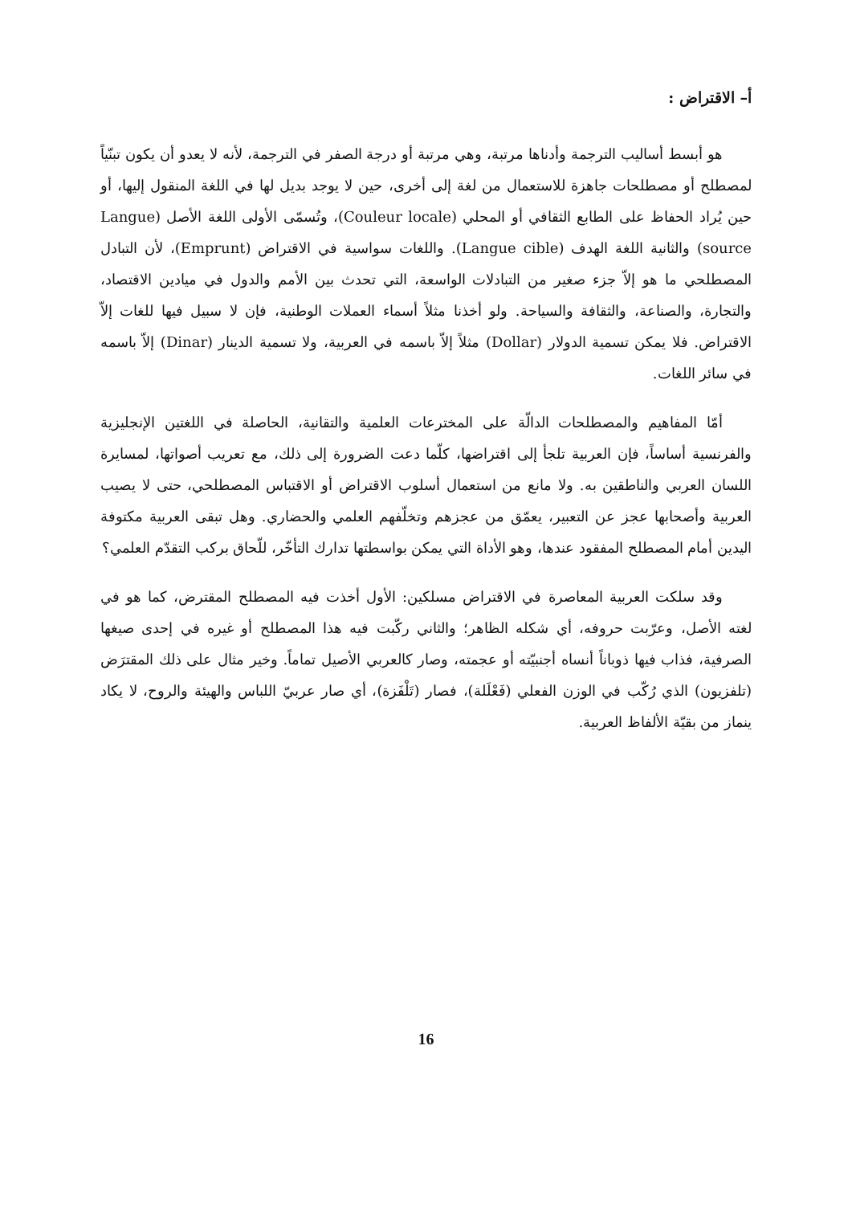أ– الاقتراض :
هو أبسط أساليب الترجمة وأدناها مرتبة، وهي مرتبة أو درجة الصفر في الترجمة، لأنه لا يعدو أن يكون تبنّياً لمصطلح أو مصطلحات جاهزة للاستعمال من لغة إلى أخرى، حين لا يوجد بديل لها في اللغة المنقول إليها، أو حين يُراد الحفاظ على الطابع الثقافي أو المحلي (Couleur locale)، وتُسمّى الأولى اللغة الأصل (Langue source) والثانية اللغة الهدف (Langue cible). واللغات سواسية في الاقتراض (Emprunt)، لأن التبادل المصطلحي ما هو إلاّ جزء صغير من التبادلات الواسعة، التي تحدث بين الأمم والدول في ميادين الاقتصاد، والتجارة، والصناعة، والثقافة والسياحة. ولو أخذنا مثلاً أسماء العملات الوطنية، فإن لا سبيل فيها للغات إلاّ الاقتراض. فلا يمكن تسمية الدولار (Dollar) مثلاً إلاّ باسمه في العربية، ولا تسمية الدينار (Dinar) إلاّ باسمه في سائر اللغات.
أمّا المفاهيم والمصطلحات الدالّة على المخترعات العلمية والتقانية، الحاصلة في اللغتين الإنجليزية والفرنسية أساساً، فإن العربية تلجأ إلى اقتراضها، كلّما دعت الضرورة إلى ذلك، مع تعريب أصواتها، لمسايرة اللسان العربي والناطقين به. ولا مانع من استعمال أسلوب الاقتراض أو الاقتباس المصطلحي، حتى لا يصيب العربية وأصحابها عجز عن التعبير، يعمّق من عجزهم وتخلّفهم العلمي والحضاري. وهل تبقى العربية مكتوفة اليدين أمام المصطلح المفقود عندها، وهو الأداة التي يمكن بواسطتها تدارك التأخّر، للّحاق بركب التقدّم العلمي؟
وقد سلكت العربية المعاصرة في الاقتراض مسلكين: الأول أخذت فيه المصطلح المقترض، كما هو في لغته الأصل، وعرّبت حروفه، أي شكله الظاهر؛ والثاني ركّبت فيه هذا المصطلح أو غيره في إحدى صيغها الصرفية، فذاب فيها ذوباناً أنساه أجنبيّته أو عجمته، وصار كالعربي الأصيل تماماً. وخير مثال على ذلك المقترَض (تلفزيون) الذي رُكّب في الوزن الفعلي (فَعْلَلة)، فصار (تَلْفَزة)، أي صار عربيّ اللباس والهيئة والروح، لا يكاد ينماز من بقيّة الألفاظ العربية.
16